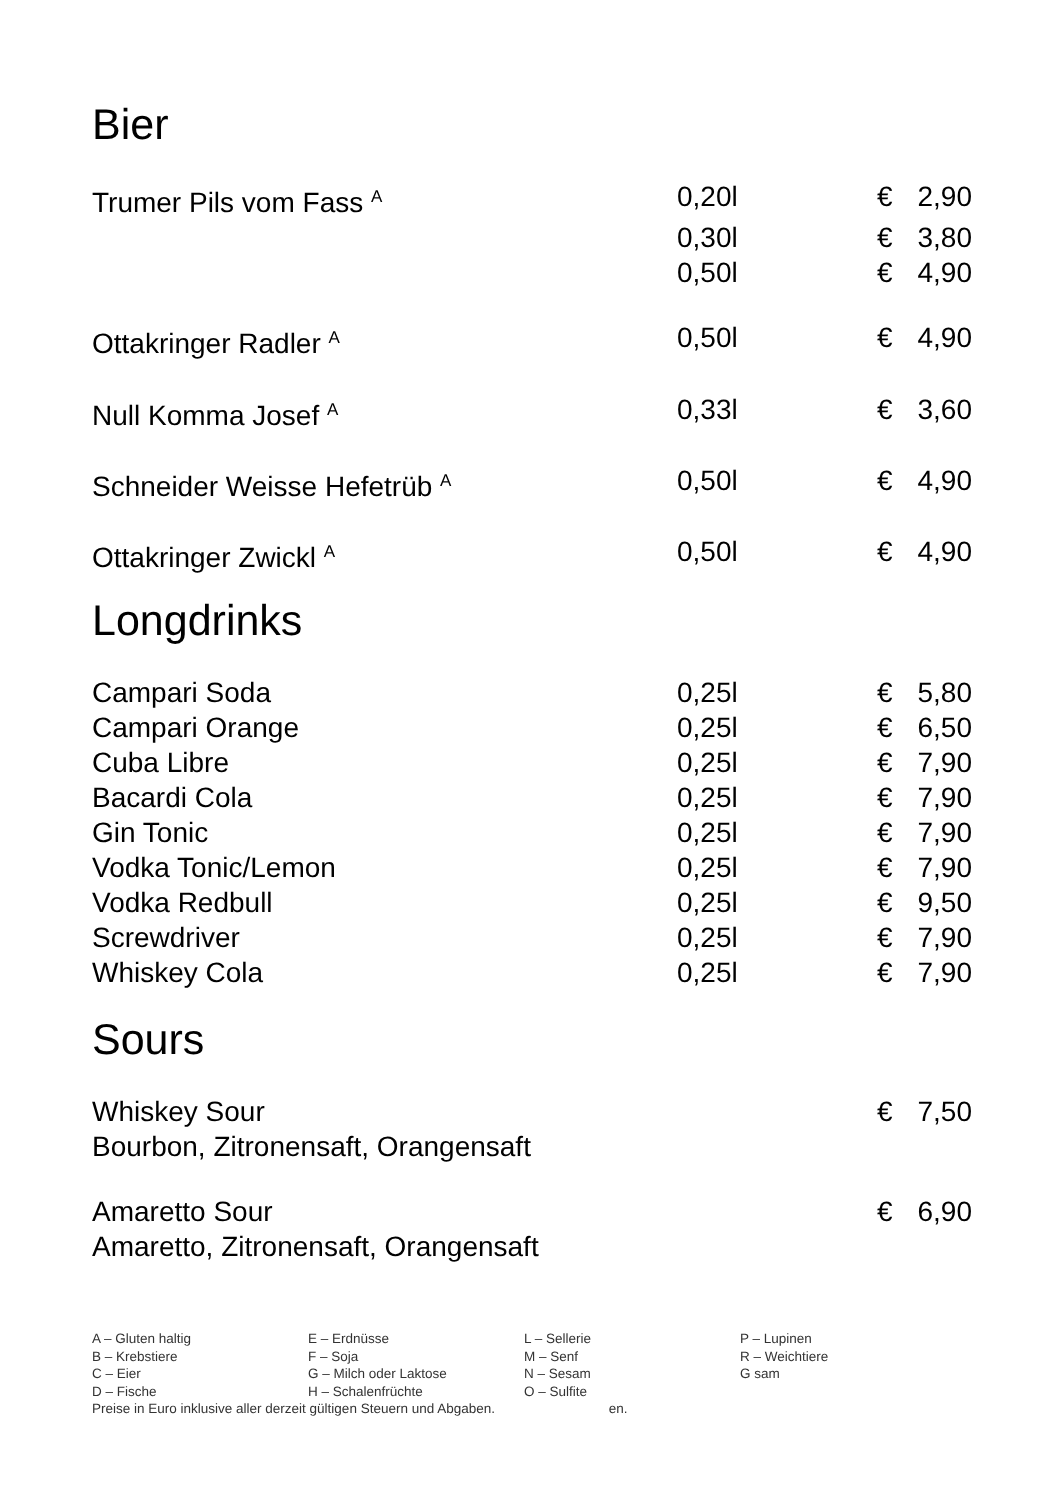Bier
| Trumer Pils vom Fass <sup>A</sup> | 0,20l | € | 2,90 |
| | 0,30l | € | 3,80 |
| | 0,50l | € | 4,90 |
| Ottakringer Radler <sup>A</sup> | 0,50l | € | 4,90 |
| Null Komma Josef <sup>A</sup> | 0,33l | € | 3,60 |
| Schneider Weisse Hefetrüb <sup>A</sup> | 0,50l | € | 4,90 |
| Ottakringer Zwickl <sup>A</sup> | 0,50l | € | 4,90 |
Longdrinks
| Campari Soda | 0,25l | € | 5,80 |
| Campari Orange | 0,25l | € | 6,50 |
| Cuba Libre | 0,25l | € | 7,90 |
| Bacardi Cola | 0,25l | € | 7,90 |
| Gin Tonic | 0,25l | € | 7,90 |
| Vodka Tonic/Lemon | 0,25l | € | 7,90 |
| Vodka Redbull | 0,25l | € | 9,50 |
| Screwdriver | 0,25l | € | 7,90 |
| Whiskey Cola | 0,25l | € | 7,90 |
Sours
| Whiskey Sour | | € | 7,50 |
| Bourbon, Zitronensaft, Orangensaft | | | |
| Amaretto Sour | | € | 6,90 |
| Amaretto, Zitronensaft, Orangensaft | | | |
| A – Gluten haltig | E – Erdnüsse | L – Sellerie | P – Lupinen |
| B – Krebstiere | F – Soja | M – Senf | R – Weichtiere |
| C – Eier | G – Milch oder Laktose | N – Sesam | G sam |
| D – Fische | H – Schalenfrüchte | O – Sulfite | |
Preise in Euro inklusive aller derzeit gültigen Steuern und Abgaben. en.